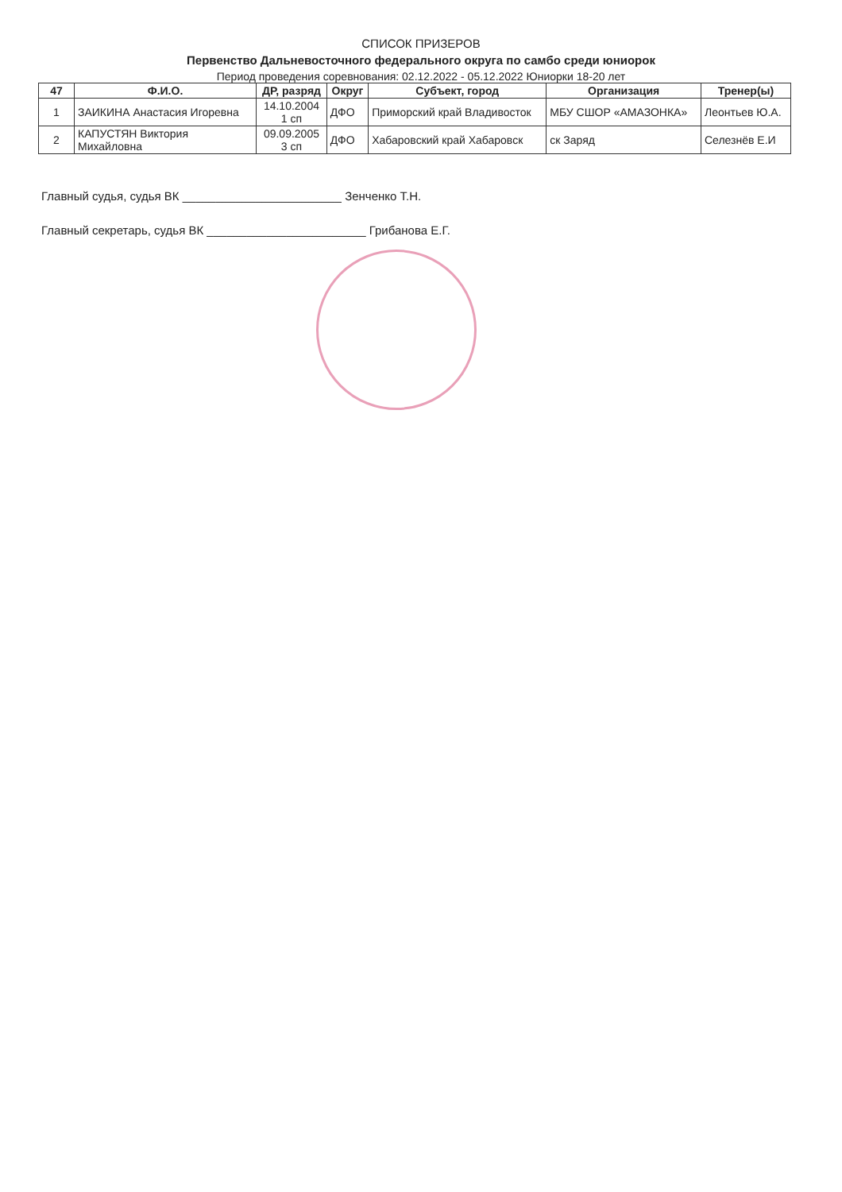СПИСОК ПРИЗЕРОВ
Первенство Дальневосточного федерального округа по самбо среди юниорок
Период проведения соревнования: 02.12.2022 - 05.12.2022 Юниорки 18-20 лет
| 47 | Ф.И.О. | ДР, разряд | Округ | Субъект, город | Организация | Тренер(ы) |
| --- | --- | --- | --- | --- | --- | --- |
| 1 | ЗАИКИНА Анастасия Игоревна | 14.10.2004 1 сп | ДФО | Приморский край Владивосток | МБУ СШОР «АМАЗОНКА» | Леонтьев Ю.А. |
| 2 | КАПУСТЯН Виктория Михайловна | 09.09.2005 3 сп | ДФО | Хабаровский край Хабаровск | ск Заряд | Селезнёв Е.И |
Главный судья, судья ВК ________________________ Зенченко Т.Н.
Главный секретарь, судья ВК ________________________ Грибанова Е.Г.